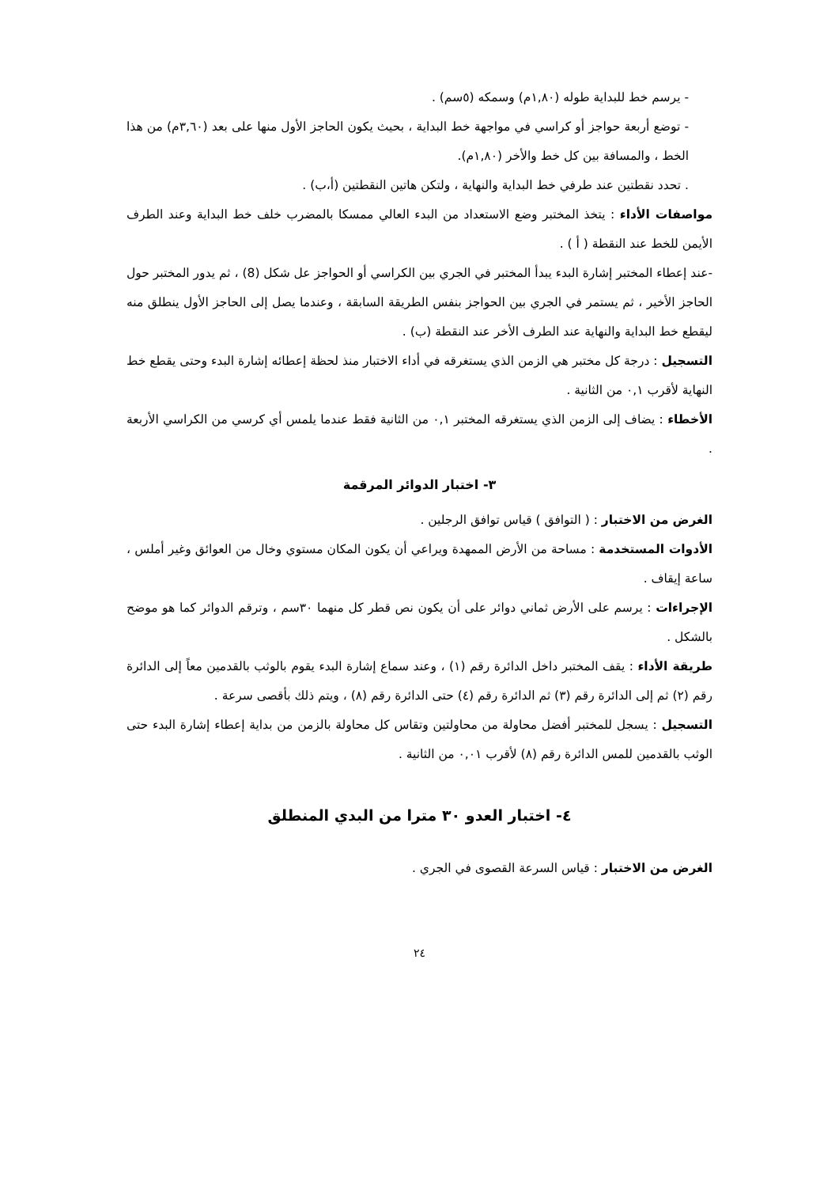- يرسم خط للبداية طوله (١,٨٠م) وسمكه (٥سم) .
- توضع أربعة حواجز أو كراسي في مواجهة خط البداية ، بحيث يكون الحاجز الأول منها على بعد (٣,٦٠م) من هذا الخط ، والمسافة بين كل خط والأخر (١,٨٠م).
. تحدد نقطتين عند طرفي خط البداية والنهاية ، ولتكن هاتين النقطتين (أ،ب) .
مواصفات الأداء : يتخذ المختبر وضع الاستعداد من البدء العالي ممسكا بالمضرب خلف خط البداية وعند الطرف الأيمن للخط عند النقطة ( أ ) .
-عند إعطاء المختبر إشارة البدء يبدأ المختبر في الجري بين الكراسي أو الحواجز عل شكل (8) ، ثم يدور المختبر حول الحاجز الأخير ، ثم يستمر في الجري بين الحواجز بنفس الطريقة السابقة ، وعندما يصل إلى الحاجز الأول ينطلق منه ليقطع خط البداية والنهاية عند الطرف الأخر عند النقطة (ب) .
التسجيل : درجة كل مختبر هي الزمن الذي يستغرقه في أداء الاختبار منذ لحظة إعطائه إشارة البدء وحتى يقطع خط النهاية لأقرب ٠,١ من الثانية .
الأخطاء : يضاف إلى الزمن الذي يستغرقه المختبر ٠,١ من الثانية فقط عندما يلمس أي كرسي من الكراسي الأربعة .
٣- اختبار الدوائر المرقمة
الغرض من الاختبار : ( التوافق ) قياس توافق الرجلين .
الأدوات المستخدمة : مساحة من الأرض الممهدة ويراعي أن يكون المكان مستوي وخال من العوائق وغير أملس ، ساعة إيقاف .
الإجراءات : يرسم على الأرض ثماني دوائر على أن يكون نص قطر كل منهما ٣٠سم ، وترقم الدوائر كما هو موضح بالشكل .
طريقة الأداء : يقف المختبر داخل الدائرة رقم (١) ، وعند سماع إشارة البدء يقوم بالوثب بالقدمين معاً إلى الدائرة رقم (٢) ثم إلى الدائرة رقم (٣) ثم الدائرة رقم (٤) حتى الدائرة رقم (٨) ، ويتم ذلك بأقصى سرعة .
التسجيل : يسجل للمختبر أفضل محاولة من محاولتين وتقاس كل محاولة بالزمن من بداية إعطاء إشارة البدء حتى الوثب بالقدمين للمس الدائرة رقم (٨) لأقرب ٠,٠١ من الثانية .
٤- اختبار العدو ٣٠ مترا من البدي المنطلق
الغرض من الاختبار : قياس السرعة القصوى في الجري .
٢٤